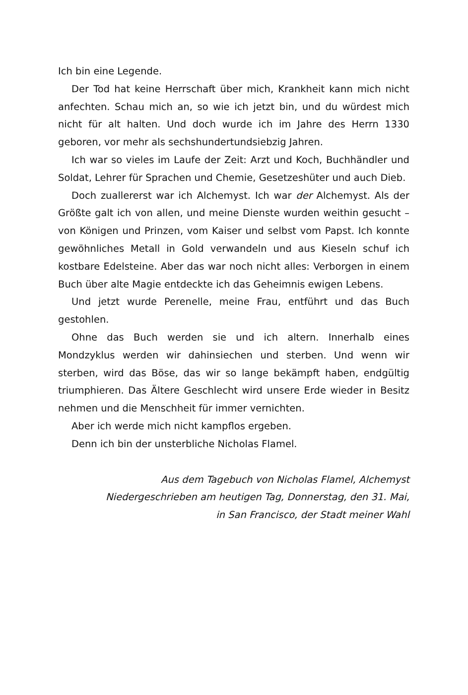Ich bin eine Legende.
Der Tod hat keine Herrschaft über mich, Krankheit kann mich nicht anfechten. Schau mich an, so wie ich jetzt bin, und du würdest mich nicht für alt halten. Und doch wurde ich im Jahre des Herrn 1330 geboren, vor mehr als sechshundertundsiebzig Jahren.
Ich war so vieles im Laufe der Zeit: Arzt und Koch, Buchhändler und Soldat, Lehrer für Sprachen und Chemie, Gesetzeshüter und auch Dieb.
Doch zuallererst war ich Alchemyst. Ich war der Alchemyst. Als der Größte galt ich von allen, und meine Dienste wurden weithin gesucht – von Königen und Prinzen, vom Kaiser und selbst vom Papst. Ich konnte gewöhnliches Metall in Gold verwandeln und aus Kieseln schuf ich kostbare Edelsteine. Aber das war noch nicht alles: Verborgen in einem Buch über alte Magie entdeckte ich das Geheimnis ewigen Lebens.
Und jetzt wurde Perenelle, meine Frau, entführt und das Buch gestohlen.
Ohne das Buch werden sie und ich altern. Innerhalb eines Mondzyklus werden wir dahinsiechen und sterben. Und wenn wir sterben, wird das Böse, das wir so lange bekämpft haben, endgültig triumphieren. Das Ältere Geschlecht wird unsere Erde wieder in Besitz nehmen und die Menschheit für immer vernichten.
Aber ich werde mich nicht kampflos ergeben.
Denn ich bin der unsterbliche Nicholas Flamel.
Aus dem Tagebuch von Nicholas Flamel, Alchemyst
Niedergeschrieben am heutigen Tag, Donnerstag, den 31. Mai,
in San Francisco, der Stadt meiner Wahl